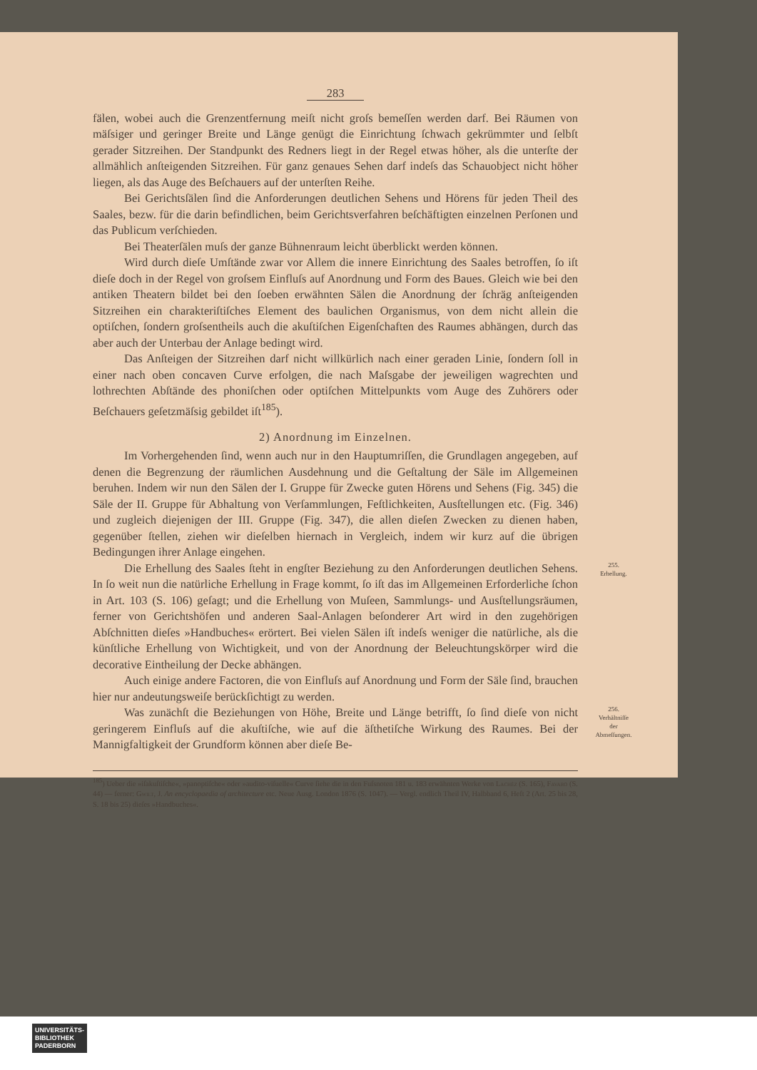283
fälen, wobei auch die Grenzentfernung meiſt nicht groſs bemeſſen werden darf. Bei Räumen von mäſsiger und geringer Breite und Länge genügt die Einrichtung ſchwach gekrümmter und ſelbſt gerader Sitzreihen. Der Standpunkt des Redners liegt in der Regel etwas höher, als die unterſte der allmählich anſteigenden Sitzreihen. Für ganz genaues Sehen darf indeſs das Schauobject nicht höher liegen, als das Auge des Beſchauers auf der unterſten Reihe.
Bei Gerichtsſälen ſind die Anforderungen deutlichen Sehens und Hörens für jeden Theil des Saales, bezw. für die darin befindlichen, beim Gerichtsverfahren beſchäftigten einzelnen Perſonen und das Publicum verſchieden.
Bei Theaterſälen muſs der ganze Bühnenraum leicht überblickt werden können.
Wird durch dieſe Umſtände zwar vor Allem die innere Einrichtung des Saales betroffen, ſo iſt dieſe doch in der Regel von groſsem Einfluſs auf Anordnung und Form des Baues. Gleich wie bei den antiken Theatern bildet bei den ſoeben erwähnten Sälen die Anordnung der ſchräg anſteigenden Sitzreihen ein charakteriſtiſches Element des baulichen Organismus, von dem nicht allein die optiſchen, ſondern groſsentheils auch die akuſtiſchen Eigenſchaften des Raumes abhängen, durch das aber auch der Unterbau der Anlage bedingt wird.
Das Anſteigen der Sitzreihen darf nicht willkürlich nach einer geraden Linie, ſondern ſoll in einer nach oben concaven Curve erfolgen, die nach Maſsgabe der jeweiligen wagrechten und lothrechten Abſtände des phoniſchen oder optiſchen Mittelpunkts vom Auge des Zuhörers oder Beſchauers geſetzmäſsig gebildet iſt<sup>185</sup>).
2) Anordnung im Einzelnen.
Im Vorhergehenden ſind, wenn auch nur in den Hauptumriſſen, die Grundlagen angegeben, auf denen die Begrenzung der räumlichen Ausdehnung und die Geſtaltung der Säle im Allgemeinen beruhen. Indem wir nun den Sälen der I. Gruppe für Zwecke guten Hörens und Sehens (Fig. 345) die Säle der II. Gruppe für Abhaltung von Verſammlungen, Feſtlichkeiten, Ausſtellungen etc. (Fig. 346) und zugleich diejenigen der III. Gruppe (Fig. 347), die allen dieſen Zwecken zu dienen haben, gegenüber ſtellen, ziehen wir dieſelben hiernach in Vergleich, indem wir kurz auf die übrigen Bedingungen ihrer Anlage eingehen.
Die Erhellung des Saales ſteht in engſter Beziehung zu den Anforderungen deutlichen Sehens. In ſo weit nun die natürliche Erhellung in Frage kommt, ſo iſt das im Allgemeinen Erforderliche ſchon in Art. 103 (S. 106) geſagt; und die Erhellung von Muſeen, Sammlungs- und Ausſtellungsräumen, ferner von Gerichtshöfen und anderen Saal-Anlagen beſonderer Art wird in den zugehörigen Abſchnitten dieſes »Handbuches« erörtert. Bei vielen Sälen iſt indeſs weniger die natürliche, als die künſtliche Erhellung von Wichtigkeit, und von der Anordnung der Beleuchtungskörper wird die decorative Eintheilung der Decke abhängen.
255.
Erhellung.
Auch einige andere Factoren, die von Einfluſs auf Anordnung und Form der Säle ſind, brauchen hier nur andeutungsweiſe berückſichtigt zu werden.
Was zunächſt die Beziehungen von Höhe, Breite und Länge betrifft, ſo ſind dieſe von nicht geringerem Einfluſs auf die akuſtiſche, wie auf die äſthetiſche Wirkung des Raumes. Bei der Mannigfaltigkeit der Grundform können aber dieſe Be-
256.
Verhältniſſe
der
Abmeſſungen.
<sup>185</sup>) Ueber die »iſakuſtiſche«, »panoptiſche« oder »audito-viſuelle« Curve ſiehe die in den Fuſsnoten 181 u. 183 erwähnten Werke von Lachèz (S. 165), Favaro (S. 44) — ferner: Gwilt, J. An encyclopaedia of architecture etc. Neue Ausg. London 1876 (S. 1047). — Vergl. endlich Theil IV, Halbband 6, Heft 2 (Art. 25 bis 28, S. 18 bis 25) dieſes »Handbuches«.
UNIVERSITÄTS-
BIBLIOTHEK
PADERBORN